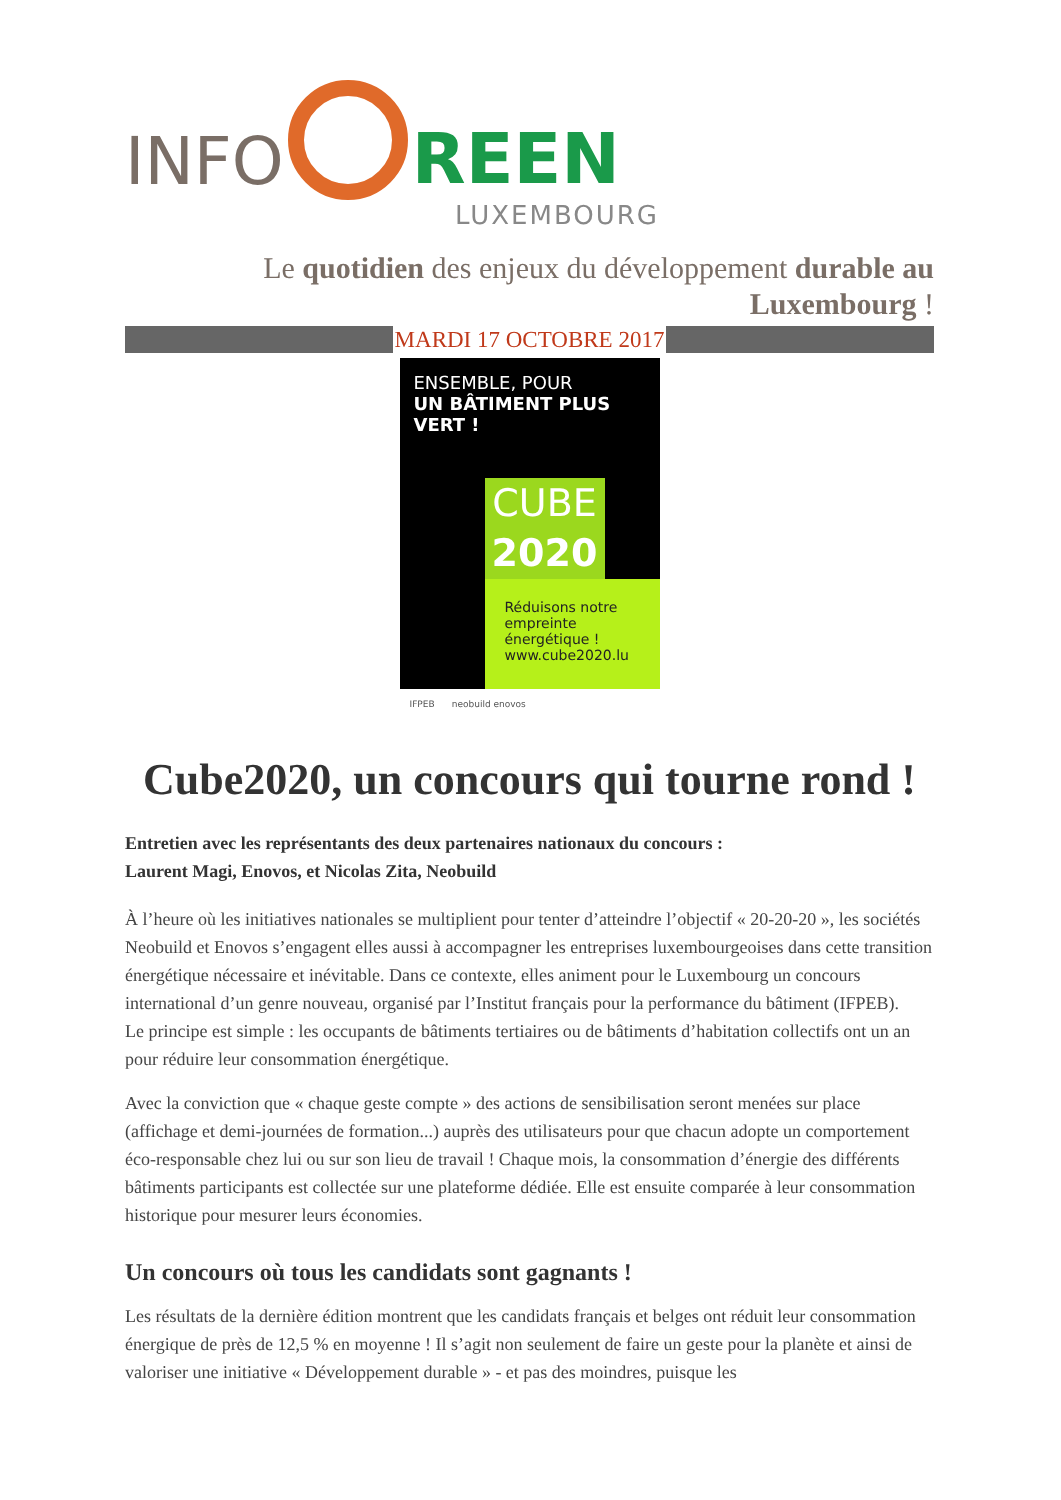INFO
REEN
LUXEMBOURG
Le quotidien des enjeux du développement durable au Luxembourg !
MARDI 17 OCTOBRE 2017
ENSEMBLE, POUR
UN BÂTIMENT PLUS VERT !
CUBE
2020
Réduisons notre empreinte énergétique !
www.cube2020.lu
IFPEB neobuild enovos
Cube2020, un concours qui tourne rond !
Entretien avec les représentants des deux partenaires nationaux du concours :
Laurent Magi, Enovos, et Nicolas Zita, Neobuild
À l’heure où les initiatives nationales se multiplient pour tenter d’atteindre l’objectif « 20-20-20 », les sociétés Neobuild et Enovos s’engagent elles aussi à accompagner les entreprises luxembourgeoises dans cette transition énergétique nécessaire et inévitable. Dans ce contexte, elles animent pour le Luxembourg un concours international d’un genre nouveau, organisé par l’Institut français pour la performance du bâtiment (IFPEB).
Le principe est simple : les occupants de bâtiments tertiaires ou de bâtiments d’habitation collectifs ont un an pour réduire leur consommation énergétique.
Avec la conviction que « chaque geste compte » des actions de sensibilisation seront menées sur place (affichage et demi-journées de formation...) auprès des utilisateurs pour que chacun adopte un comportement éco-responsable chez lui ou sur son lieu de travail ! Chaque mois, la consommation d’énergie des différents bâtiments participants est collectée sur une plateforme dédiée. Elle est ensuite comparée à leur consommation historique pour mesurer leurs économies.
Un concours où tous les candidats sont gagnants !
Les résultats de la dernière édition montrent que les candidats français et belges ont réduit leur consommation énergique de près de 12,5 % en moyenne ! Il s’agit non seulement de faire un geste pour la planète et ainsi de valoriser une initiative « Développement durable » - et pas des moindres, puisque les